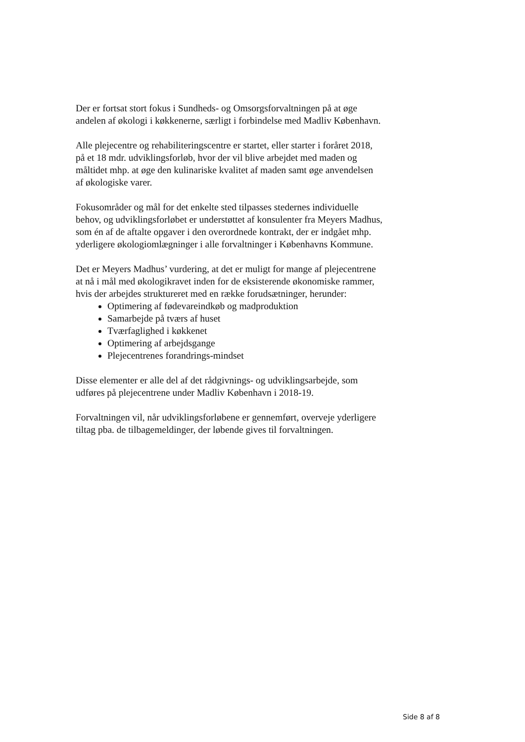Der er fortsat stort fokus i Sundheds- og Omsorgsforvaltningen på at øge andelen af økologi i køkkenerne, særligt i forbindelse med Madliv København.
Alle plejecentre og rehabiliteringscentre er startet, eller starter i foråret 2018, på et 18 mdr. udviklingsforløb, hvor der vil blive arbejdet med maden og måltidet mhp. at øge den kulinariske kvalitet af maden samt øge anvendelsen af økologiske varer.
Fokusområder og mål for det enkelte sted tilpasses stedernes individuelle behov, og udviklingsforløbet er understøttet af konsulenter fra Meyers Madhus, som én af de aftalte opgaver i den overordnede kontrakt, der er indgået mhp. yderligere økologiomlægninger i alle forvaltninger i Københavns Kommune.
Det er Meyers Madhus’ vurdering, at det er muligt for mange af plejecentrene at nå i mål med økologikravet inden for de eksisterende økonomiske rammer, hvis der arbejdes struktureret med en række forudsætninger, herunder:
Optimering af fødevareindkøb og madproduktion
Samarbejde på tværs af huset
Tværfaglighed i køkkenet
Optimering af arbejdsgange
Plejecentrenes forandrings-mindset
Disse elementer er alle del af det rådgivnings- og udviklingsarbejde, som udføres på plejecentrene under Madliv København i 2018-19.
Forvaltningen vil, når udviklingsforløbene er gennemført, overveje yderligere tiltag pba. de tilbagemeldinger, der løbende gives til forvaltningen.
Side 8 af 8